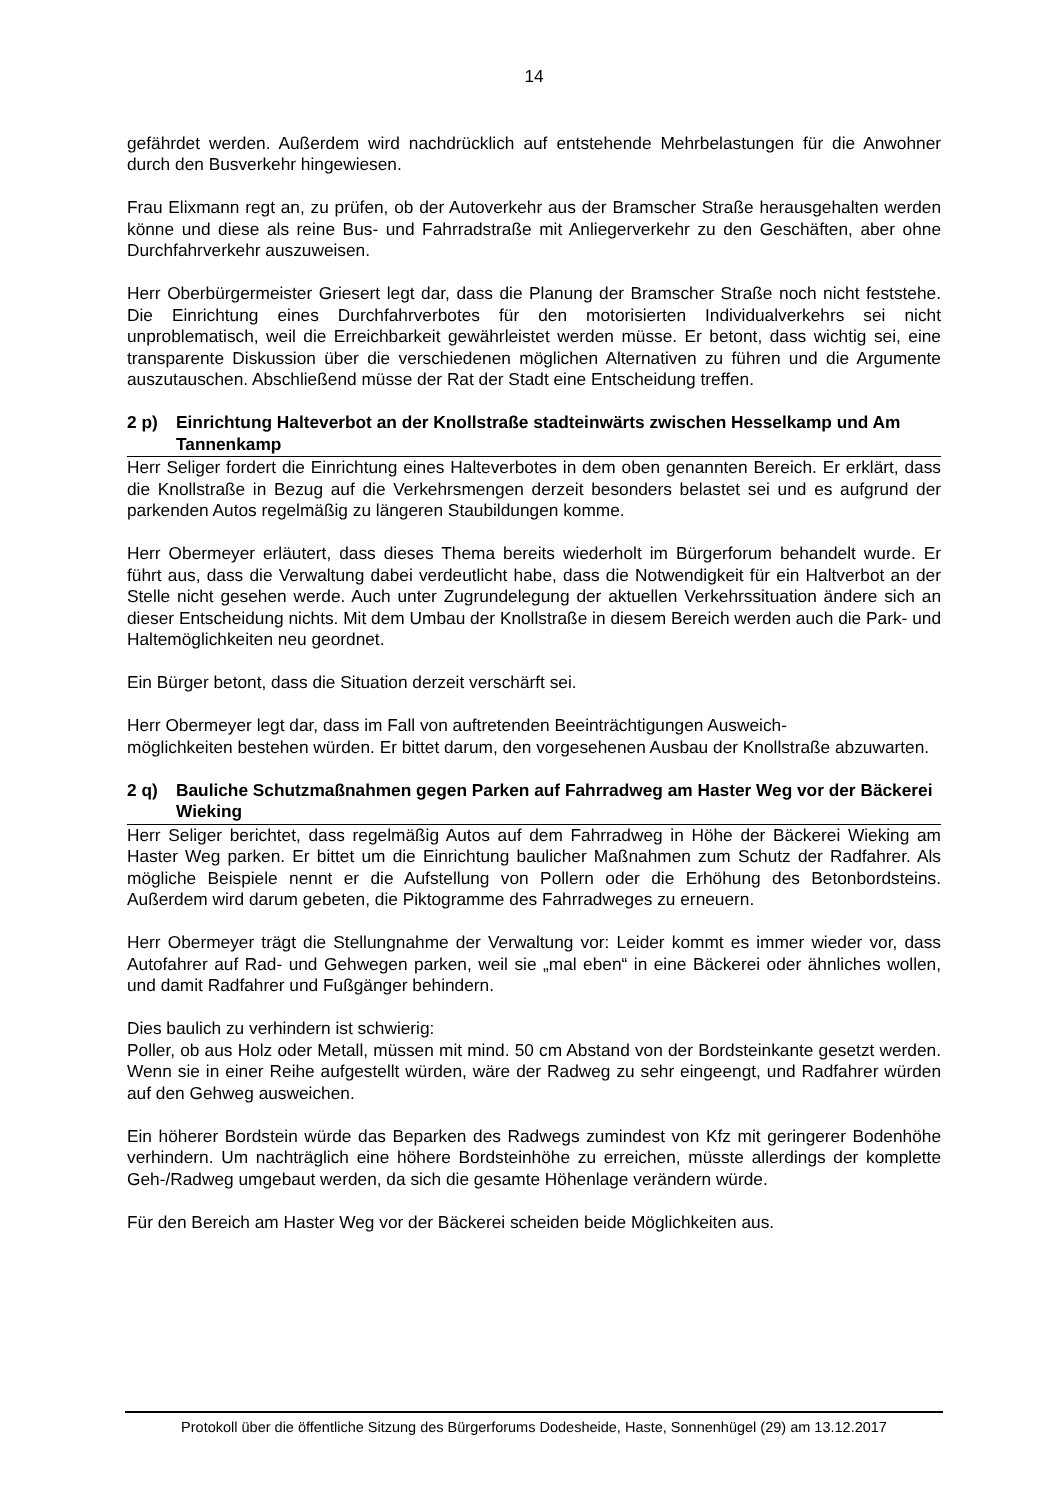14
gefährdet werden. Außerdem wird nachdrücklich auf entstehende Mehrbelastungen für die Anwohner durch den Busverkehr hingewiesen.
Frau Elixmann regt an, zu prüfen, ob der Autoverkehr aus der Bramscher Straße herausgehalten werden könne und diese als reine Bus- und Fahrradstraße mit Anliegerverkehr zu den Geschäften, aber ohne Durchfahrverkehr auszuweisen.
Herr Oberbürgermeister Griesert legt dar, dass die Planung der Bramscher Straße noch nicht feststehe. Die Einrichtung eines Durchfahrverbotes für den motorisierten Individualverkehrs sei nicht unproblematisch, weil die Erreichbarkeit gewährleistet werden müsse. Er betont, dass wichtig sei, eine transparente Diskussion über die verschiedenen möglichen Alternativen zu führen und die Argumente auszutauschen. Abschließend müsse der Rat der Stadt eine Entscheidung treffen.
2 p) Einrichtung Halteverbot an der Knollstraße stadteinwärts zwischen Hesselkamp und Am Tannenkamp
Herr Seliger fordert die Einrichtung eines Halteverbotes in dem oben genannten Bereich. Er erklärt, dass die Knollstraße in Bezug auf die Verkehrsmengen derzeit besonders belastet sei und es aufgrund der parkenden Autos regelmäßig zu längeren Staubildungen komme.
Herr Obermeyer erläutert, dass dieses Thema bereits wiederholt im Bürgerforum behandelt wurde. Er führt aus, dass die Verwaltung dabei verdeutlicht habe, dass die Notwendigkeit für ein Haltverbot an der Stelle nicht gesehen werde. Auch unter Zugrundelegung der aktuellen Verkehrssituation ändere sich an dieser Entscheidung nichts. Mit dem Umbau der Knollstraße in diesem Bereich werden auch die Park- und Haltemöglichkeiten neu geordnet.
Ein Bürger betont, dass die Situation derzeit verschärft sei.
Herr Obermeyer legt dar, dass im Fall von auftretenden Beeinträchtigungen Ausweich-
möglichkeiten bestehen würden. Er bittet darum, den vorgesehenen Ausbau der Knollstraße abzuwarten.
2 q) Bauliche Schutzmaßnahmen gegen Parken auf Fahrradweg am Haster Weg vor der Bäckerei Wieking
Herr Seliger berichtet, dass regelmäßig Autos auf dem Fahrradweg in Höhe der Bäckerei Wieking am Haster Weg parken. Er bittet um die Einrichtung baulicher Maßnahmen zum Schutz der Radfahrer. Als mögliche Beispiele nennt er die Aufstellung von Pollern oder die Erhöhung des Betonbordsteins. Außerdem wird darum gebeten, die Piktogramme des Fahrradweges zu erneuern.
Herr Obermeyer trägt die Stellungnahme der Verwaltung vor: Leider kommt es immer wieder vor, dass Autofahrer auf Rad- und Gehwegen parken, weil sie „mal eben“ in eine Bäckerei oder ähnliches wollen, und damit Radfahrer und Fußgänger behindern.
Dies baulich zu verhindern ist schwierig:
Poller, ob aus Holz oder Metall, müssen mit mind. 50 cm Abstand von der Bordsteinkante gesetzt werden. Wenn sie in einer Reihe aufgestellt würden, wäre der Radweg zu sehr eingeengt, und Radfahrer würden auf den Gehweg ausweichen.
Ein höherer Bordstein würde das Beparken des Radwegs zumindest von Kfz mit geringerer Bodenhöhe verhindern. Um nachträglich eine höhere Bordsteinhöhe zu erreichen, müsste allerdings der komplette Geh-/Radweg umgebaut werden, da sich die gesamte Höhenlage verändern würde.
Für den Bereich am Haster Weg vor der Bäckerei scheiden beide Möglichkeiten aus.
Protokoll über die öffentliche Sitzung des Bürgerforums Dodesheide, Haste, Sonnenhügel (29) am 13.12.2017